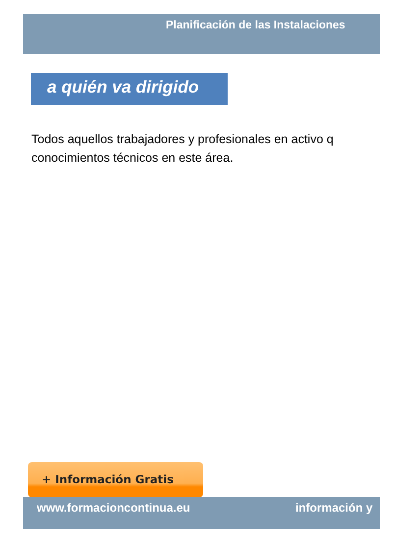Planificación de las Instalaciones
a quién va dirigido
Todos aquellos trabajadores y profesionales en activo q
conocimientos técnicos en este área.
+ Información Gratis
www.formacioncontinua.eu información y